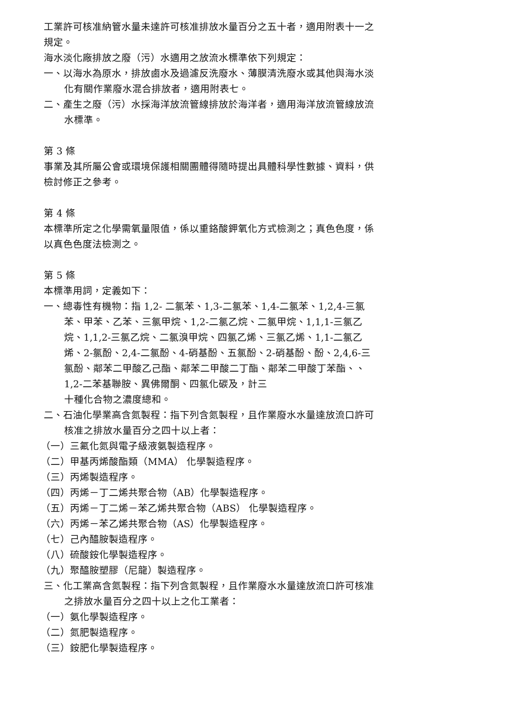工業許可核准納管水量未達許可核准排放水量百分之五十者，適用附表十一之規定。
海水淡化廠排放之廢（污）水適用之放流水標準依下列規定：
一、以海水為原水，排放鹵水及過濾反洗廢水、薄膜清洗廢水或其他與海水淡化有關作業廢水混合排放者，適用附表七。
二、產生之廢（污）水採海洋放流管線排放於海洋者，適用海洋放流管線放流水標準。
第 3 條
事業及其所屬公會或環境保護相關團體得隨時提出具體科學性數據、資料，供檢討修正之參考。
第 4 條
本標準所定之化學需氧量限值，係以重鉻酸鉀氧化方式檢測之；真色色度，係以真色色度法檢測之。
第 5 條
本標準用詞，定義如下：
一、總毒性有機物：指 1,2- 二氯苯、1,3-二氯苯、1,4-二氯苯、1,2,4-三氯苯、甲苯、乙苯、三氯甲烷、1,2-二氯乙烷、二氯甲烷、1,1,1-三氯乙烷、1,1,2-三氯乙烷、二氯溴甲烷、四氯乙烯、三氯乙烯、1,1-二氯乙烯、2-氯酚、2,4-二氯酚、4-硝基酚、五氯酚、2-硝基酚、酚、2,4,6-三氯酚、鄰苯二甲酸乙己酯、鄰苯二甲酸二丁酯、鄰苯二甲酸丁苯酯、、1,2-二苯基聯胺、異佛爾酮、四氯化碳及，計三
十種化合物之濃度總和。
二、石油化學業高含氮製程：指下列含氮製程，且作業廢水水量達放流口許可核准之排放水量百分之四十以上者：
（一）三氟化氮與電子級液氨製造程序。
（二）甲基丙烯酸酯類（MMA） 化學製造程序。
（三）丙烯製造程序。
（四）丙烯－丁二烯共聚合物（AB）化學製造程序。
（五）丙烯－丁二烯－苯乙烯共聚合物（ABS） 化學製造程序。
（六）丙烯－苯乙烯共聚合物（AS）化學製造程序。
（七）己內醯胺製造程序。
（八）硫酸銨化學製造程序。
（九）聚醯胺塑膠（尼龍）製造程序。
三、化工業高含氮製程：指下列含氮製程，且作業廢水水量達放流口許可核准之排放水量百分之四十以上之化工業者：
（一）氨化學製造程序。
（二）氮肥製造程序。
（三）銨肥化學製造程序。